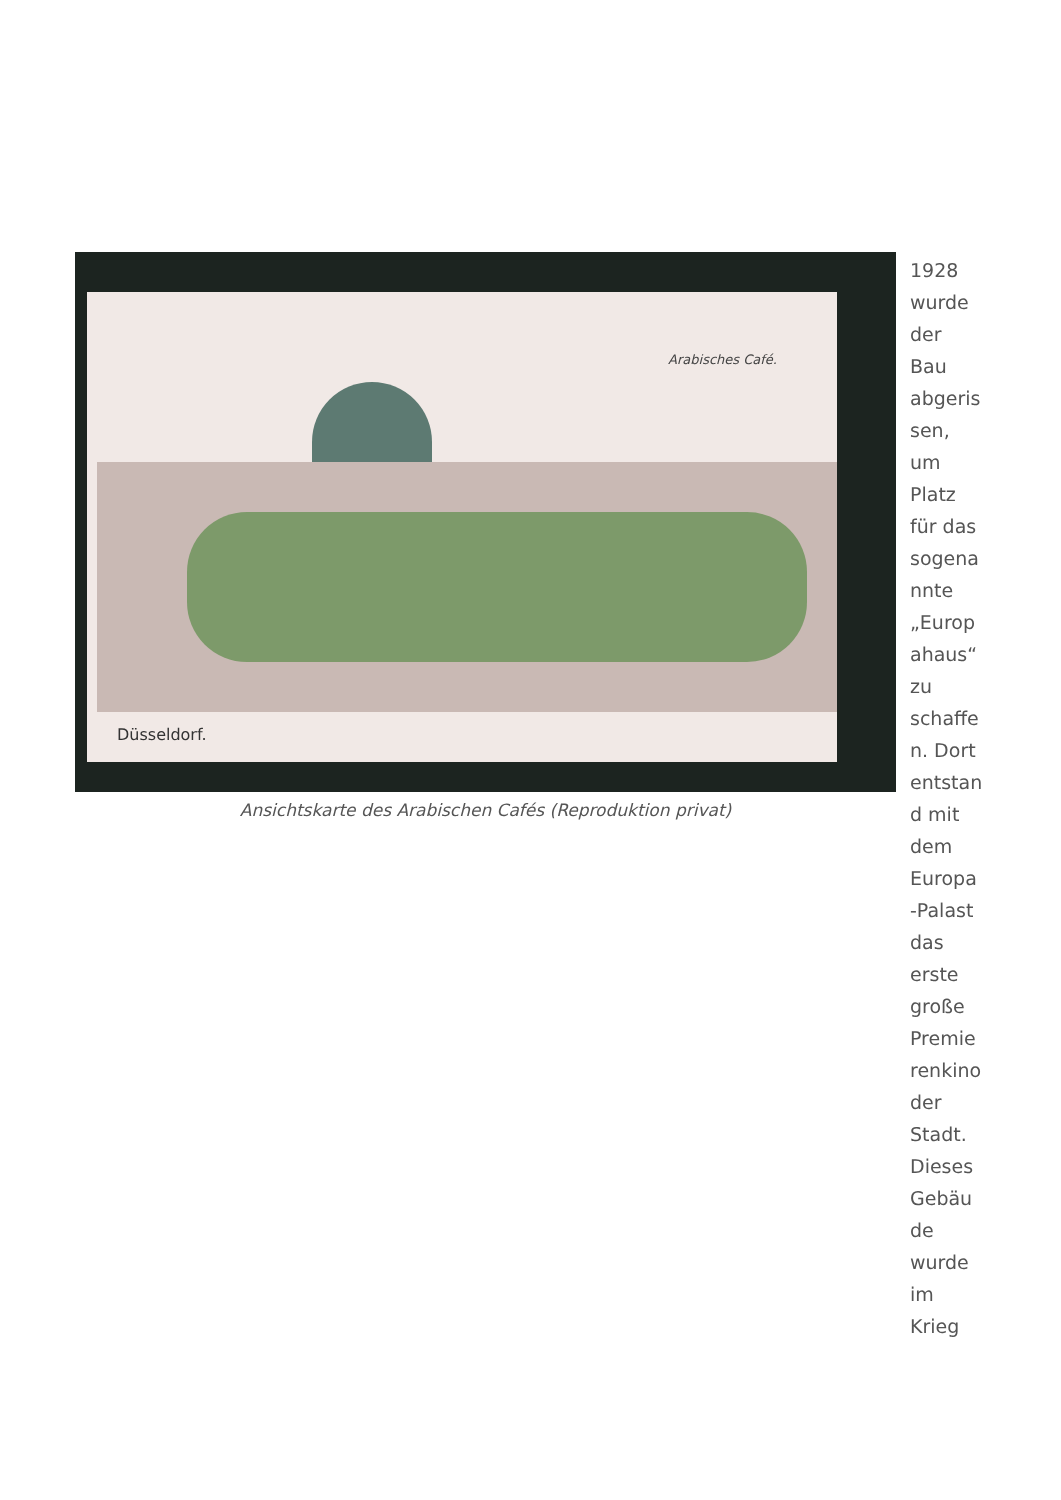Arabisches Café.
Düsseldorf.
Ansichtskarte des Arabischen Cafés (Reproduktion privat)
1928
wurde
der
Bau
abgeris
sen,
um
Platz
für das
sogena
nnte
„Europ
ahaus“
zu
schaffe
n. Dort
entstan
d mit
dem
Europa
-Palast
das
erste
große
Premie
renkino
der
Stadt.
Dieses
Gebäu
de
wurde
im
Krieg